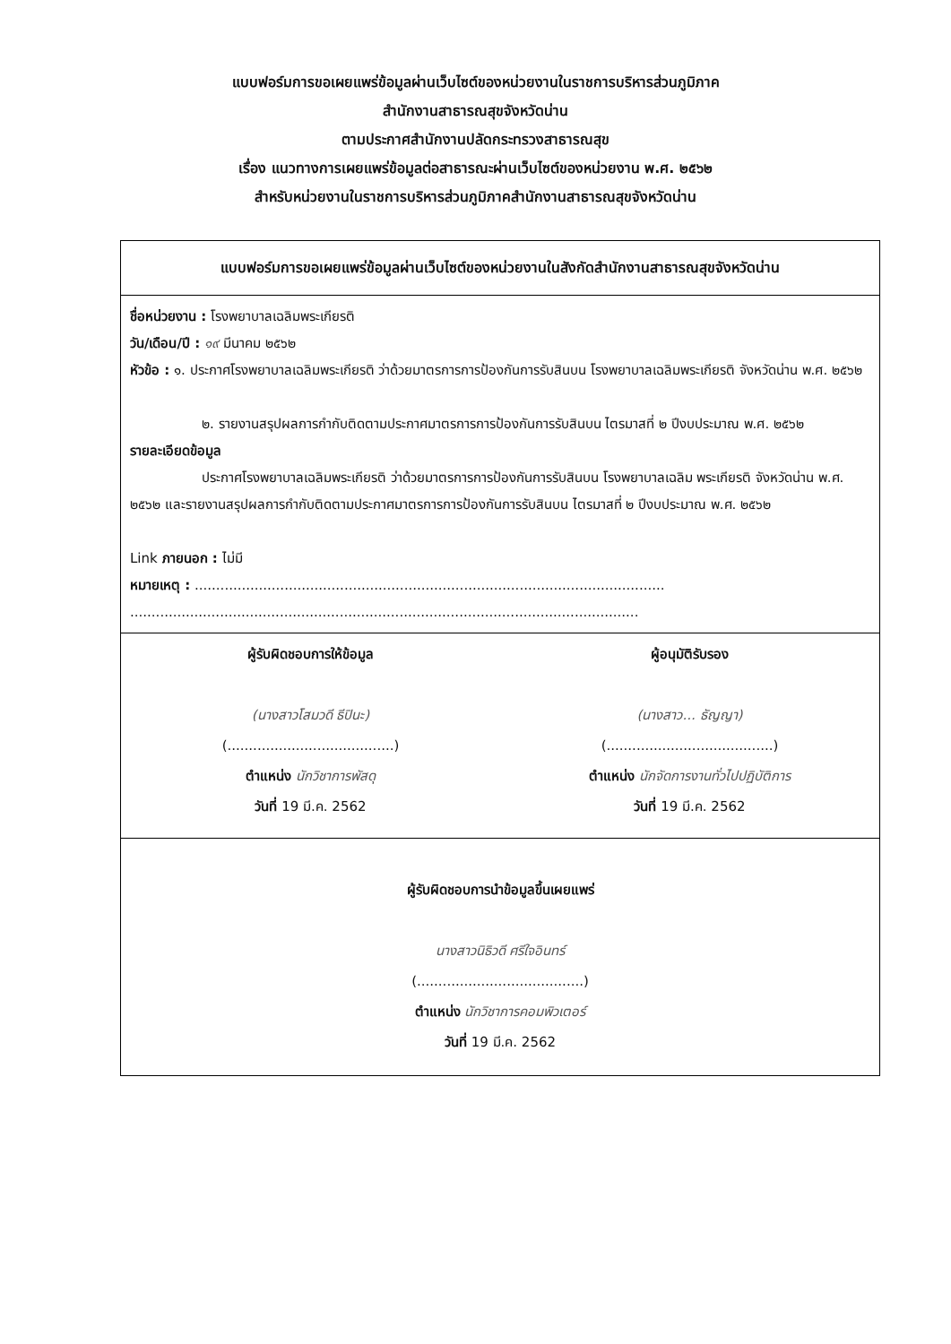แบบฟอร์มการขอเผยแพร่ข้อมูลผ่านเว็บไซต์ของหน่วยงานในราชการบริหารส่วนภูมิภาค
สำนักงานสาธารณสุขจังหวัดน่าน
ตามประกาศสำนักงานปลัดกระทรวงสาธารณสุข
เรื่อง แนวทางการเผยแพร่ข้อมูลต่อสาธารณะผ่านเว็บไซต์ของหน่วยงาน พ.ศ. ๒๕๖๒
สำหรับหน่วยงานในราชการบริหารส่วนภูมิภาคสำนักงานสาธารณสุขจังหวัดน่าน
แบบฟอร์มการขอเผยแพร่ข้อมูลผ่านเว็บไซต์ของหน่วยงานในสังกัดสำนักงานสาธารณสุขจังหวัดน่าน
ชื่อหน่วยงาน : โรงพยาบาลเฉลิมพระเกียรติ
วัน/เดือน/ปี : ๑๙ มีนาคม ๒๕๖๒
หัวข้อ : ๑. ประกาศโรงพยาบาลเฉลิมพระเกียรติ ว่าด้วยมาตรการการป้องกันการรับสินบน โรงพยาบาลเฉลิมพระเกียรติ จังหวัดน่าน พ.ศ. ๒๕๖๒
๒. รายงานสรุปผลการกำกับติดตามประกาศมาตรการการป้องกันการรับสินบน ไตรมาสที่ ๒ ปีงบประมาณ พ.ศ. ๒๕๖๒
รายละเอียดข้อมูล
ประกาศโรงพยาบาลเฉลิมพระเกียรติ ว่าด้วยมาตรการการป้องกันการรับสินบน โรงพยาบาลเฉลิม พระเกียรติ จังหวัดน่าน พ.ศ. ๒๕๖๒ และรายงานสรุปผลการกำกับติดตามประกาศมาตรการการป้องกันการรับสินบน ไตรมาสที่ ๒ ปีงบประมาณ พ.ศ. ๒๕๖๒
Link ภายนอก : ไม่มี
หมายเหตุ : ..............................................................................................................
.......................................................................................................................
ผู้รับผิดชอบการให้ข้อมูล
(นางสาวโสมวดี ธีปินะ)
(.......................................)
ตำแหน่ง นักวิชาการพัสดุ
วันที่ 19 มี.ค. 2562
ผู้อนุมัติรับรอง
(นางสาว... ธัญญา)
(.......................................)
ตำแหน่ง นักจัดการงานทั่วไปปฏิบัติการ
วันที่ 19 มี.ค. 2562
ผู้รับผิดชอบการนำข้อมูลขึ้นเผยแพร่
นางสาวนิธิวดี ศรีใจอินทร์
(.......................................)
ตำแหน่ง นักวิชาการคอมพิวเตอร์
วันที่ 19 มี.ค. 2562